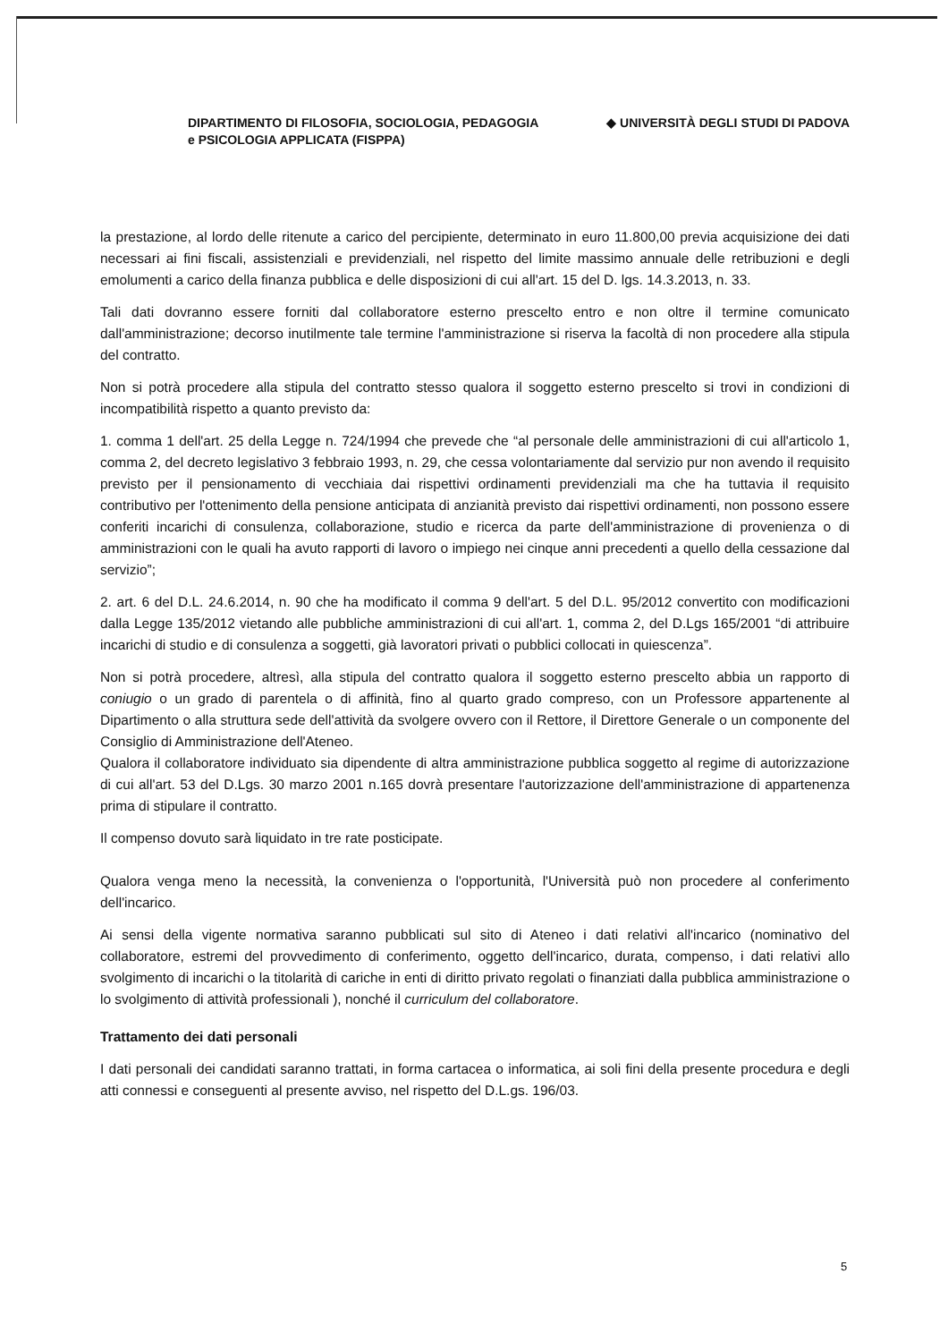DIPARTIMENTO DI FILOSOFIA, SOCIOLOGIA, PEDAGOGIA
e PSICOLOGIA APPLICATA (FISPPA)
◆ UNIVERSITÀ DEGLI STUDI DI PADOVA
la prestazione, al lordo delle ritenute a carico del percipiente, determinato in euro 11.800,00 previa acquisizione dei dati necessari ai fini fiscali, assistenziali e previdenziali, nel rispetto del limite massimo annuale delle retribuzioni e degli emolumenti a carico della finanza pubblica e delle disposizioni di cui all'art. 15 del D. lgs. 14.3.2013, n. 33.
Tali dati dovranno essere forniti dal collaboratore esterno prescelto entro e non oltre il termine comunicato dall'amministrazione; decorso inutilmente tale termine l'amministrazione si riserva la facoltà di non procedere alla stipula del contratto.
Non si potrà procedere alla stipula del contratto stesso qualora il soggetto esterno prescelto si trovi in condizioni di incompatibilità rispetto a quanto previsto da:
1. comma 1 dell'art. 25 della Legge n. 724/1994 che prevede che “al personale delle amministrazioni di cui all'articolo 1, comma 2, del decreto legislativo 3 febbraio 1993, n. 29, che cessa volontariamente dal servizio pur non avendo il requisito previsto per il pensionamento di vecchiaia dai rispettivi ordinamenti previdenziali ma che ha tuttavia il requisito contributivo per l'ottenimento della pensione anticipata di anzianità previsto dai rispettivi ordinamenti, non possono essere conferiti incarichi di consulenza, collaborazione, studio e ricerca da parte dell'amministrazione di provenienza o di amministrazioni con le quali ha avuto rapporti di lavoro o impiego nei cinque anni precedenti a quello della cessazione dal servizio”;
2. art. 6 del D.L. 24.6.2014, n. 90 che ha modificato il comma 9 dell'art. 5 del D.L. 95/2012 convertito con modificazioni dalla Legge 135/2012 vietando alle pubbliche amministrazioni di cui all'art. 1, comma 2, del D.Lgs 165/2001 “di attribuire incarichi di studio e di consulenza a soggetti, già lavoratori privati o pubblici collocati in quiescenza”.
Non si potrà procedere, altresì, alla stipula del contratto qualora il soggetto esterno prescelto abbia un rapporto di coniugio o un grado di parentela o di affinità, fino al quarto grado compreso, con un Professore appartenente al Dipartimento o alla struttura sede dell'attività da svolgere ovvero con il Rettore, il Direttore Generale o un componente del Consiglio di Amministrazione dell'Ateneo.
Qualora il collaboratore individuato sia dipendente di altra amministrazione pubblica soggetto al regime di autorizzazione di cui all'art. 53 del D.Lgs. 30 marzo 2001 n.165 dovrà presentare l'autorizzazione dell'amministrazione di appartenenza prima di stipulare il contratto.
Il compenso dovuto sarà liquidato in tre rate posticipate.
Qualora venga meno la necessità, la convenienza o l'opportunità, l'Università può non procedere al conferimento dell'incarico.
Ai sensi della vigente normativa saranno pubblicati sul sito di Ateneo i dati relativi all'incarico (nominativo del collaboratore, estremi del provvedimento di conferimento, oggetto dell'incarico, durata, compenso, i dati relativi allo svolgimento di incarichi o la titolarità di cariche in enti di diritto privato regolati o finanziati dalla pubblica amministrazione o lo svolgimento di attività professionali ), nonché il curriculum del collaboratore.
Trattamento dei dati personali
I dati personali dei candidati saranno trattati, in forma cartacea o informatica, ai soli fini della presente procedura e degli atti connessi e conseguenti al presente avviso, nel rispetto del D.L.gs. 196/03.
5